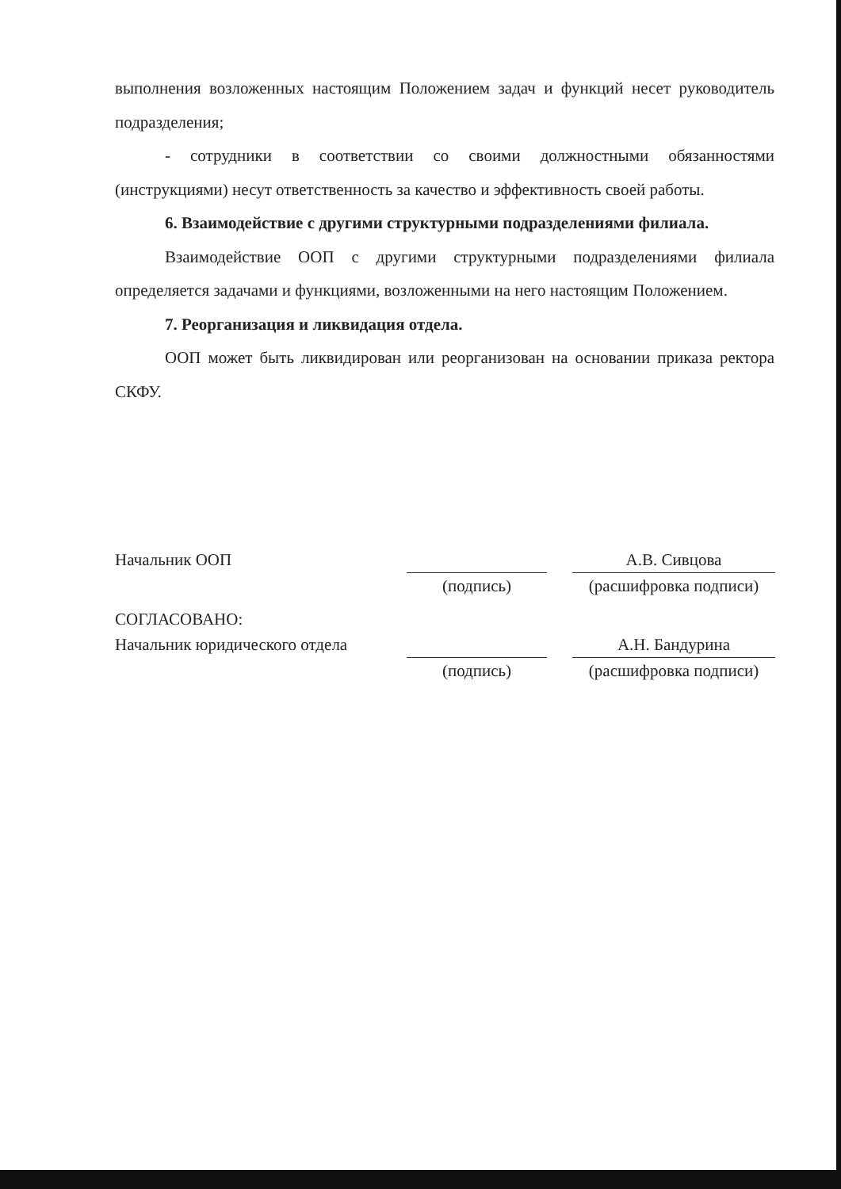выполнения возложенных настоящим Положением задач и функций несет руководитель подразделения;
- сотрудники в соответствии со своими должностными обязанностями (инструкциями) несут ответственность за качество и эффективность своей работы.
6. Взаимодействие с другими структурными подразделениями филиала.
Взаимодействие ООП с другими структурными подразделениями филиала определяется задачами и функциями, возложенными на него настоящим Положением.
7. Реорганизация и ликвидация отдела.
ООП может быть ликвидирован или реорганизован на основании приказа ректора СКФУ.
Начальник ООП
А.В. Сивцова
(подпись)
(расшифровка подписи)
СОГЛАСОВАНО:
Начальник юридического отдела
А.Н. Бандурина
(подпись)
(расшифровка подписи)